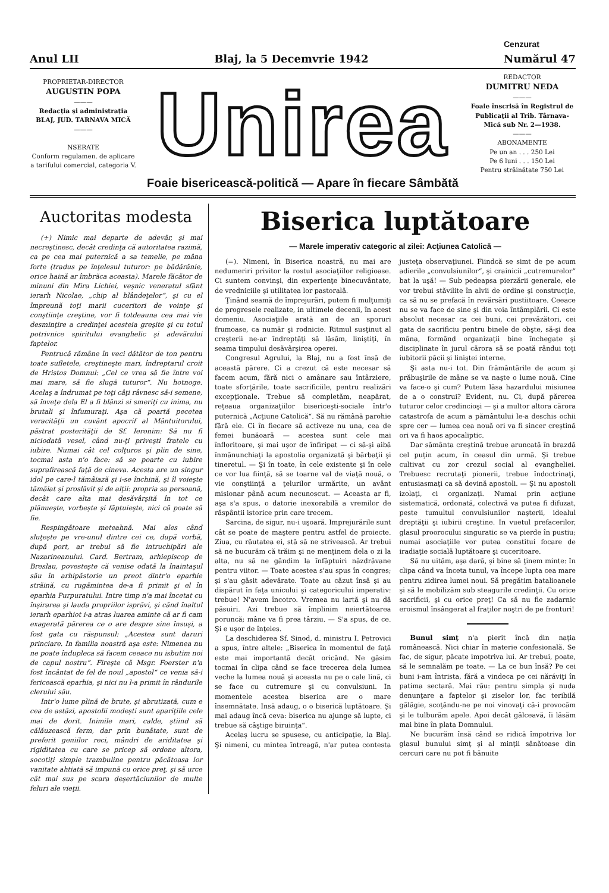Anul LII Blaj, la 5 Decemvrie 1942 Cenzurat
Numărul 47
PROPRIETAR-DIRECTOR
AUGUSTIN POPA
———
Redacţia şi administraţia
BLAJ, JUD. TARNAVA MICĂ
———
NSERATE
Conform regulamen. de aplicare a tarifului comercial, categoria V.
Unirea
REDACTOR
DUMITRU NEDA
———
Foaie înscrisă în Registrul de Publicaţii al Trib. Târnava-Mică sub Nr. 2—1938.
———
ABONAMENTE
Pe un an . . . 250 Lei
Pe 6 luni . . . 150 Lei
Pentru străinătate 750 Lei
Foaie bisericească-politică — Apare în fiecare Sâmbătă
Auctoritas modesta
(+) Nimic mai departe de adevăr, şi mai necreştinesc, decât credinţa că autoritatea razimă, ca pe cea mai puternică a sa temelie, pe mâna forte (tradus pe înţelesul tuturor: pe bădărănie, orice haină ar îmbrăca aceasta). Marele făcător de minuni din Mira Lichiei, veşnic veneratul sfânt ierarh Nicolae, „chip al blândeţelor“, şi cu el împreună toţi marii cuceritori de voinţe şi conştiinţe creştine, vor fi totdeauna cea mai vie desminţire a credinţei acesteia greşite şi cu totul potrivnice spiritului evanghelic şi adevărului faptelor.
Pentrucă rămâne în veci dătător de ton pentru toate sufletele, creştineşte mari, îndreptarul croit de Hristos Domnul: „Cel ce vrea să fie între voi mai mare, să fie slugă tuturor“. Nu hotnoge. Acelaş a îndrumat pe toţi câţi râvnesc să-i semene, să înveţe dela El a fi blânzi si smeriţi cu inima, nu brutali şi înfumuraţi. Aşa că poartă pecetea veracităţii un cuvânt apocrif al Mântuitorului, păstrat posterităţii de Sf. Ieronim: Să nu fi niciodată vesel, când nu-ţi priveşti fratele cu iubire. Numai cât cel colţuros şi plin de sine, tocmai asta n'o face: să se poarte cu iubire suprafirească faţă de cineva. Acesta are un singur idol pe care-l tămâiază şi i-se închină, şi îl voieşte tămâiat şi proslăvit şi de alţii: propria sa persoană, decât care alta mai desăvârşită în tot ce plănueşte, vorbeşte şi făptuieşte, nici că poate să fie.
Respingătoare meteahnă. Mai ales când sluţeşte pe vre-unul dintre cei ce, după vorbă, după port, ar trebui să fie intruchipări ale Nazarineanului. Card. Bertram, arhiepiscop de Breslau, povesteşte că venise odată la înaintaşul său în arhipăstorie un preot dintr'o eparhie străină, cu rugămintea de-a fi primit şi el în eparhia Purpuratului. Intre timp n'a mai încetat cu înşirarea şi lauda propriilor isprăvi, şi când înaltul ierarh eparhiot i-a atras luarea aminte că ar fi cam exagerată părerea ce o are despre sine însuşi, a fost gata cu răspunsul: „Acestea sunt daruri princiare. In familia noastră aşa este: Nimenea nu ne poate îndupleca să facem ceeace nu isbutim noi de capul nostru“. Fireşte că Msgr. Foerster n'a fost încântat de fel de noul „apostol“ ce venia să-i fericească eparhia, şi nici nu l-a primit în rândurile clerului său.
Intr'o lume plină de brute, şi abrutizată, cum e cea de astăzi, apostolii modeşti sunt apariţiile cele mai de dorit. Inimile mari, calde, ştiind să călăuzească ferm, dar prin bunătate, sunt de preferit geniilor reci, mândri de ariditatea şi rigiditatea cu care se pricep să ordone altora, socotiţi simple trambuline pentru păcătoasa lor vanitate ahtiată să impună cu orice preţ, şi să urce cât mai sus pe scara deşertăciunilor de multe feluri ale vieţii.
Biserica luptătoare
— Marele imperativ categoric al zilei: Acţiunea Catolică —
(=). Nimeni, în Biserica noastră, nu mai are nedumeriri privitor la rostul asociaţiilor religioase. Ci suntem convinşi, din experienţe binecuvântate, de vredniciile şi utilitatea lor pastorală.
Ţinând seamă de împrejurări, putem fi mulţumiţi de progresele realizate, in ultimele decenii, în acest domeniu. Asociaţiile arată an de an sporuri frumoase, ca număr şi rodnicie. Ritmul susţinut al creşterii ne-ar îndreptăţi să lăsăm, liniştiţi, în seama timpului desăvârşirea operei.
Congresul Agrului, la Blaj, nu a fost însă de această părere. Ci a crezut că este necesar să facem acum, fără nici o amânare sau întârziere, toate sforţările, toate sacrificiile, pentru realizări excepţionale. Trebue să completăm, neapărat, reţeaua organizaţiilor bisericeşti-sociale într'o puternică „Acţiune Catolică“. Să nu rămână parohie fără ele. Ci în fiecare să activeze nu una, cea de femei bunăoară — acestea sunt cele mai înfloritoare, şi mai uşor de înfiripat — ci să-şi aibă înmănunchiaţi la apostolia organizată şi bărbaţii şi tineretul. — Şi în toate, în cele existente şi în cele ce vor lua fiinţă, să se toarne val de viaţă nouă, o vie conştiinţă a ţelurilor urmărite, un avânt misionar până acum necunoscut. — Aceasta ar fi, aşa s'a spus, o datorie inexorabilă a vremilor de răspântii istorice prin care trecem.
Sarcina, de sigur, nu-i uşoară. Imprejurările sunt cât se poate de maştere pentru astfel de proiecte. Ziua, cu răutatea ei, stă să ne strivească. Ar trebui să ne bucurăm că trăim şi ne menţinem dela o zi la alta, nu să ne gândim la înfăptuiri năzdrăvane pentru viitor. — Toate acestea s'au spus în congres; şi s'au găsit adevărate. Toate au căzut însă şi au dispărut în faţa unicului şi categoricului imperativ: trebue! N'avem încotro. Vremea nu iartă şi nu dă păsuiri. Azi trebue să împlinim neiertătoarea poruncă; mâne va fi prea târziu. — S'a spus, de ce. Şi e uşor de înţeles.
La deschiderea Sf. Sinod, d. ministru I. Petrovici a spus, între altele: „Biserica în momentul de faţă este mai importantă decât oricând. Ne găsim tocmai în clipa când se face trecerea dela lumea veche la lumea nouă şi aceasta nu pe o cale lină, ci se face cu cutremure şi cu convulsiuni. In momentele acestea biserica are o mare însemnătate. Insă adaug, o o biserică luptătoare. Şi mai adaug încă ceva: biserica nu ajunge să lupte, ci trebue să câştige biruinţa“.
Acelaş lucru se spusese, cu anticipaţie, la Blaj. Şi nimeni, cu mintea întreagă, n'ar putea contesta justeţa observaţiunei. Fiindcă se simt de pe acum adierile „convulsiunilor“, şi crainicii „cutremurelor“ bat la uşă! — Sub pedeapsa pierzării generale, ele vor trebui stăvilite în alvii de ordine şi construcţie, ca să nu se prefacă în revărsări pustiitoare. Ceeace nu se va face de sine şi din voia întâmplării. Ci este absolut necesar ca cei buni, cei prevăzători, cei gata de sacrificiu pentru binele de obşte, să-şi dea mâna, formând organizaţii bine închegate şi disciplinate în jurul cărora să se poată rândui toţi iubitorii păcii şi liniştei interne.
Şi asta nu-i tot. Din frământările de acum şi prăbuşirile de mâne se va naşte o lume nouă. Cine va face-o şi cum? Putem lăsa hazardului misiunea de a o construi? Evident, nu. Ci, după părerea tuturor celor credincioşi — şi a multor altora cărora catastrofa de acum a pământului le-a deschis ochii spre cer — lumea cea nouă ori va fi sincer creştină ori va fi haos apocaliptic.
Dar sământa creştină trebue aruncată în brazdă cel puţin acum, în ceasul din urmă. Şi trebue cultivat cu zor crezul social al evangheliei. Trebuesc recrutaţi pionerii, trebue îndoctrinaţi, entusiasmaţi ca să devină apostoli. — Şi nu apostoli izolaţi, ci organizaţi. Numai prin acţiune sistematică, ordonată, colectivă va putea fi difuzat, peste tumultul convulsiunilor naşterii, idealul dreptăţii şi iubirii creştine. In vuetul prefacerilor, glasul proorocului singuratic se va pierde în pustiu; numai asociaţiile vor putea constitui focare de iradiaţie socială luptătoare şi cuceritoare.
Să nu uităm, aşa dară, şi bine să ţinem minte: In clipa când va înceta tunul, va începe lupta cea mare pentru zidirea lumei noui. Să pregătim batalioanele şi să le mobilizăm sub steagurile credinţii. Cu orice sacrificii, şi cu orice preţ! Ca să nu fie zadarnic eroismul însângerat al fraţilor noştri de pe fronturi!
Bunul simţ n'a pierit încă din naţia românească. Nici chiar în materie confesională. Se fac, de sigur, păcate impotriva lui. Ar trebui, poate, să le semnalăm pe toate. — La ce bun însă? Pe cei buni i-am întrista, fără a vindeca pe cei năráviţi în patima sectară. Mai rău: pentru simpla şi nuda denunţare a faptelor şi ziselor lor, fac teribilă gălăgie, scoţându-ne pe noi vinovaţi că-i provocăm şi le tulburăm apele. Apoi decât gâlceavă, îi lăsăm mai bine în plata Domnului.
Ne bucurăm însă când se ridică împotriva lor glasul bunului simţ şi al minţii sănătoase din cercuri care nu pot fi bănuite